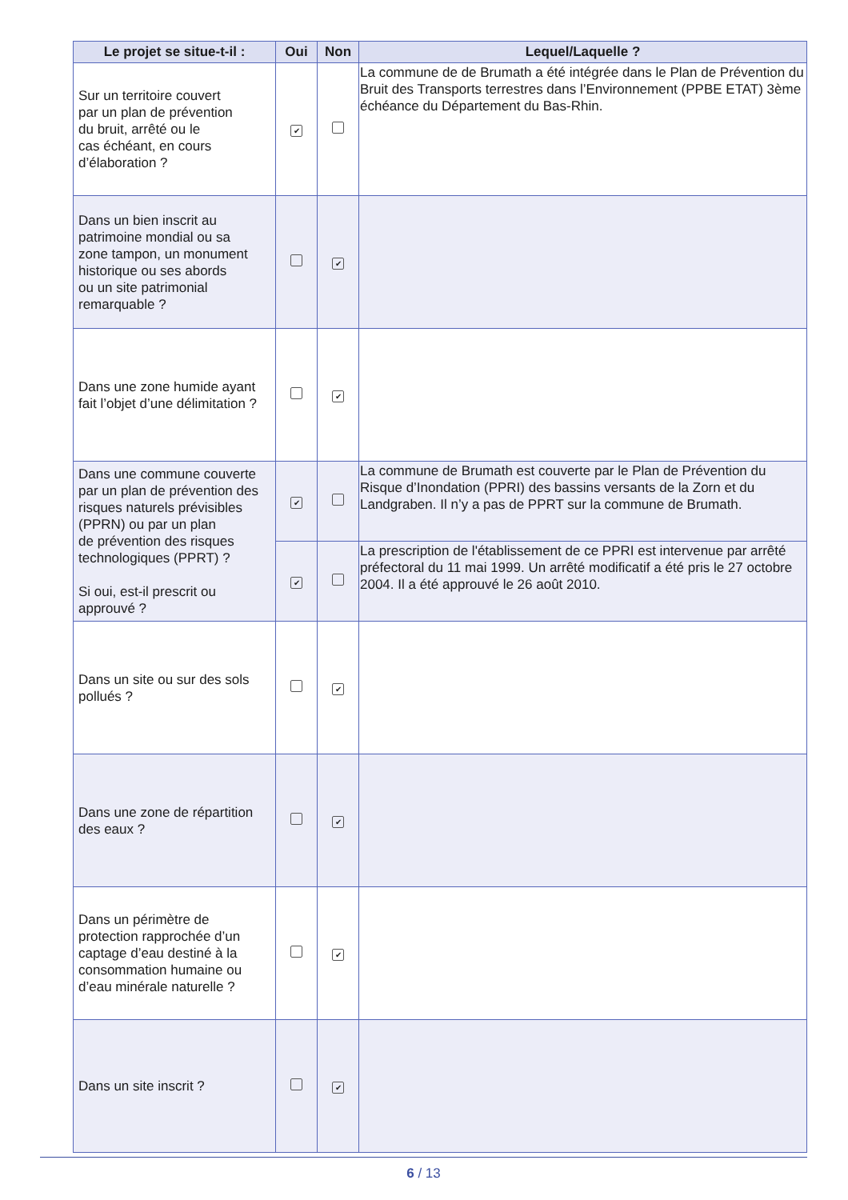| Le projet se situe-t-il : | Oui | Non | Lequel/Laquelle ? |
| --- | --- | --- | --- |
| Sur un territoire couvert par un plan de prévention du bruit, arrêté ou le cas échéant, en cours d’élaboration ? | ✔ | | La commune de de Brumath a été intégrée dans le Plan de Prévention du Bruit des Transports terrestres dans l’Environnement (PPBE ETAT) 3ème échéance du Département du Bas-Rhin. |
| Dans un bien inscrit au patrimoine mondial ou sa zone tampon, un monument historique ou ses abords ou un site patrimonial remarquable ? | | ✔ | |
| Dans une zone humide ayant fait l’objet d’une délimitation ? | | ✔ | |
| Dans une commune couverte par un plan de prévention des risques naturels prévisibles (PPRN) ou par un plan de prévention des risques technologiques (PPRT) ? Si oui, est-il prescrit ou approuvé ? | ✔ | | La commune de Brumath est couverte par le Plan de Prévention du Risque d’Inondation (PPRI) des bassins versants de la Zorn et du Landgraben. Il n’y a pas de PPRT sur la commune de Brumath. |
| | ✔ | | La prescription de l'établissement de ce PPRI est intervenue par arrêté préfectoral du 11 mai 1999. Un arrêté modificatif a été pris le 27 octobre 2004. Il a été approuvé le 26 août 2010. |
| Dans un site ou sur des sols pollués ? | | ✔ | |
| Dans une zone de répartition des eaux ? | | ✔ | |
| Dans un périmètre de protection rapprochée d’un captage d’eau destiné à la consommation humaine ou d’eau minérale naturelle ? | | ✔ | |
| Dans un site inscrit ? | | ✔ | |
6 / 13